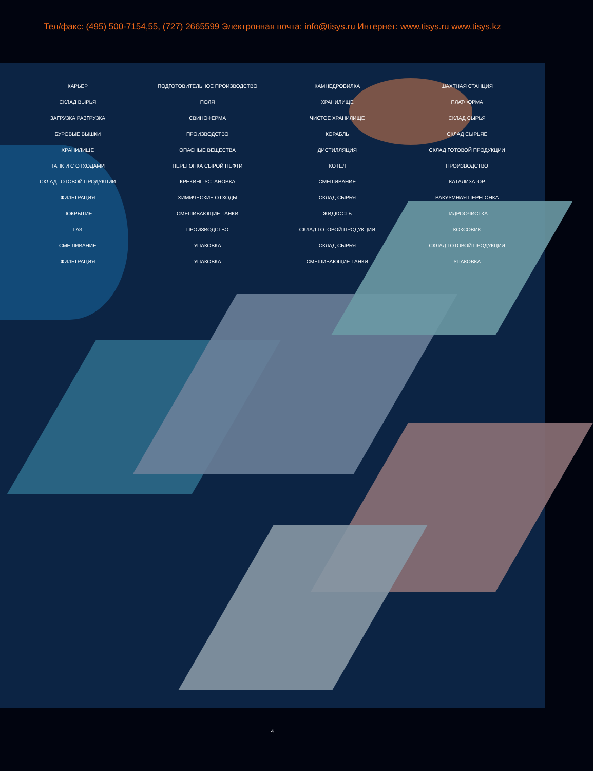Тел/факс: (495) 500-7154,55, (727) 2665599 Электронная почта: info@tisys.ru Интернет: www.tisys.ru www.tisys.kz
КАРЬЕР ПОДГОТОВИТЕЛЬНОЕ ПРОИЗВОДСТВО КАМНЕДРОБИЛКА ШАХТНАЯ СТАНЦИЯ СКЛАД ВЫРЬЯ ПОЛЯ ХРАНИЛИЩЕ ПЛАТФОРМА ЗАГРУЗКА РАЗГРУЗКА СВИНОФЕРМА ЧИСТОЕ ХРАНИЛИЩЕ СКЛАД СЫРЬЯ БУРОВЫЕ ВЫШКИ ПРОИЗВОДСТВО КОРАБЛЬ СКЛАД СЫРЬЯЕ ХРАНИЛИЩЕ ОПАСНЫЕ ВЕЩЕСТВА ДИСТИЛЛЯЦИЯ СКЛАД ГОТОВОЙ ПРОДУКЦИИ ТАНК И С ОТХОДАМИ ПЕРЕГОНКА СЫРОЙ НЕФТИ КОТЕЛ ПРОИЗВОДСТВО СКЛАД ГОТОВОЙ ПРОДУКЦИИ КРЕКИНГ-УСТАНОВКА СМЕШИВАНИЕ КАТАЛИЗАТОР ФИЛЬТРАЦИЯ ХИМИЧЕСКИЕ ОТХОДЫ СКЛАД СЫРЬЯ ВАКУУМНАЯ ПЕРЕГОНКА ПОКРЫТИЕ СМЕШИВАЮЩИЕ ТАНКИ ЖИДКОСТЬ ГИДРООЧИСТКА ГАЗ ПРОИЗВОДСТВО СКЛАД ГОТОВОЙ ПРОДУКЦИИ КОКСОВИК СМЕШИВАНИЕ УПАКОВКА СКЛАД СЫРЬЯ СКЛАД ГОТОВОЙ ПРОДУКЦИИ ФИЛЬТРАЦИЯ УПАКОВКА СМЕШИВАЮЩИЕ ТАНКИ УПАКОВКА
4